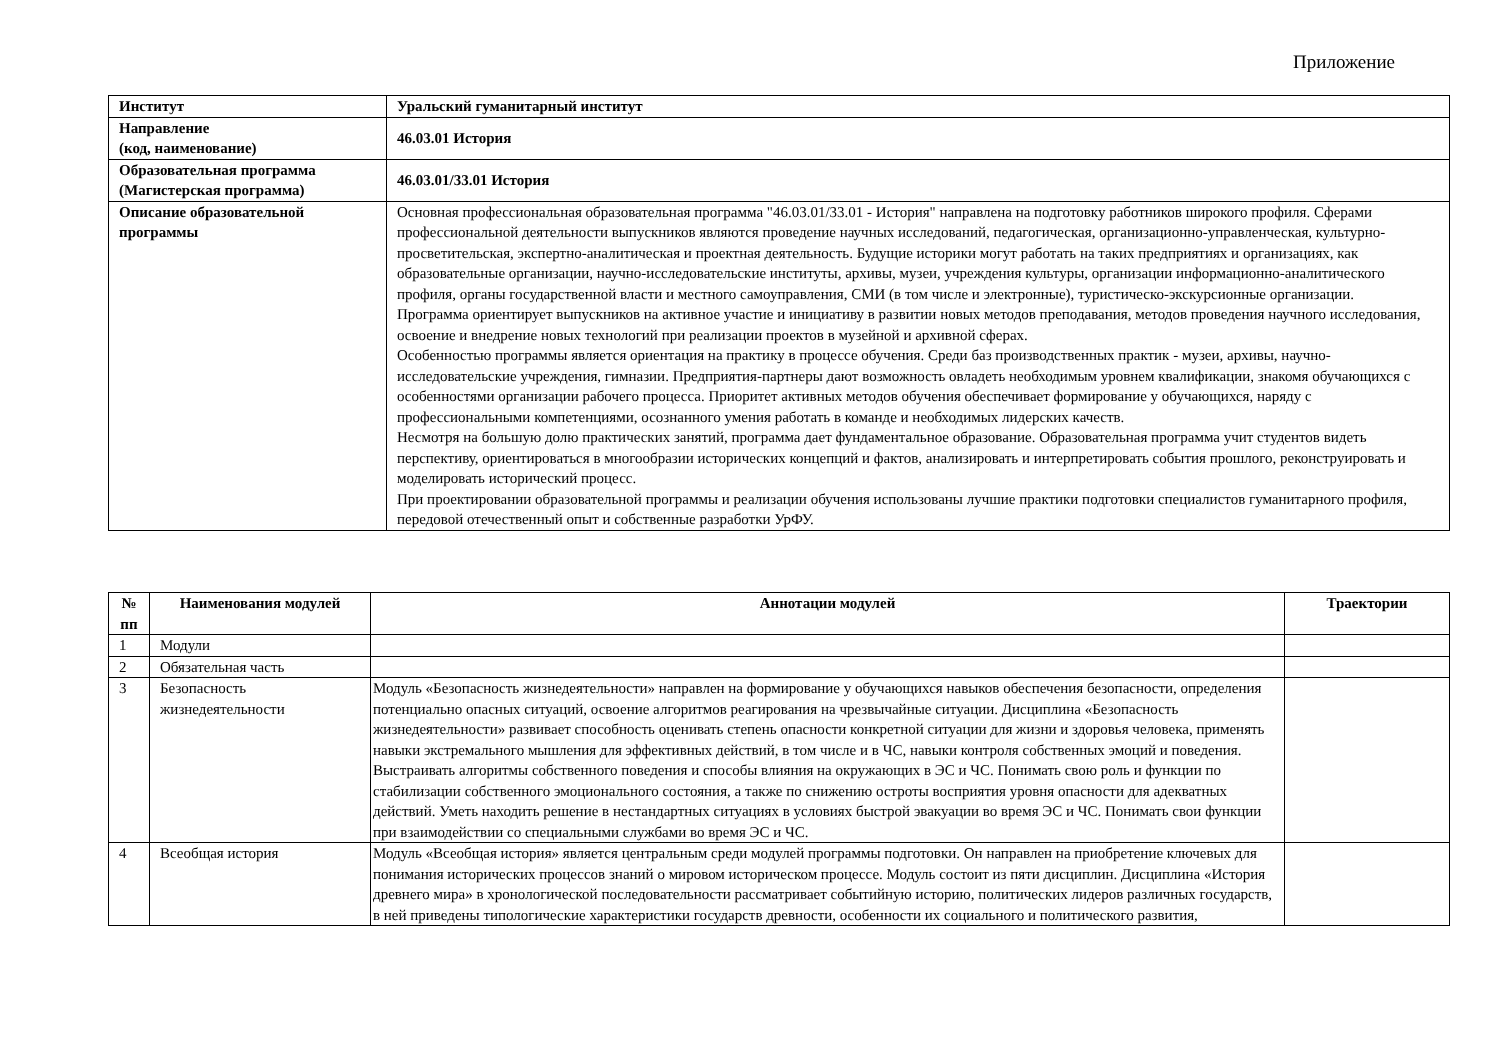Приложение
| Институт | Уральский гуманитарный институт |
| Направление (код, наименование) | 46.03.01 История |
| Образовательная программа (Магистерская программа) | 46.03.01/33.01 История |
| Описание образовательной программы | Основная профессиональная образовательная программа "46.03.01/33.01 - История" направлена на подготовку работников широкого профиля. Сферами профессиональной деятельности выпускников являются проведение научных исследований, педагогическая, организационно-управленческая, культурно-просветительская, экспертно-аналитическая и проектная деятельность. Будущие историки могут работать на таких предприятиях и организациях, как образовательные организации, научно-исследовательские институты, архивы, музеи, учреждения культуры, организации информационно-аналитического профиля, органы государственной власти и местного самоуправления, СМИ (в том числе и электронные), туристическо-экскурсионные организации. Программа ориентирует выпускников на активное участие и инициативу в развитии новых методов преподавания, методов проведения научного исследования, освоение и внедрение новых технологий при реализации проектов в музейной и архивной сферах. Особенностью программы является ориентация на практику в процессе обучения. Среди баз производственных практик - музеи, архивы, научно-исследовательские учреждения, гимназии. Предприятия-партнеры дают возможность овладеть необходимым уровнем квалификации, знакомя обучающихся с особенностями организации рабочего процесса. Приоритет активных методов обучения обеспечивает формирование у обучающихся, наряду с профессиональными компетенциями, осознанного умения работать в команде и необходимых лидерских качеств. Несмотря на большую долю практических занятий, программа дает фундаментальное образование. Образовательная программа учит студентов видеть перспективу, ориентироваться в многообразии исторических концепций и фактов, анализировать и интерпретировать события прошлого, реконструировать и моделировать исторический процесс. При проектировании образовательной программы и реализации обучения использованы лучшие практики подготовки специалистов гуманитарного профиля, передовой отечественный опыт и собственные разработки УрФУ. |
| № пп | Наименования модулей | Аннотации модулей | Траектории |
| --- | --- | --- | --- |
| 1 | Модули | | |
| 2 | Обязательная часть | | |
| 3 | Безопасность жизнедеятельности | Модуль «Безопасность жизнедеятельности» направлен на формирование у обучающихся навыков обеспечения безопасности, определения потенциально опасных ситуаций, освоение алгоритмов реагирования на чрезвычайные ситуации. Дисциплина «Безопасность жизнедеятельности» развивает способность оценивать степень опасности конкретной ситуации для жизни и здоровья человека, применять навыки экстремального мышления для эффективных действий, в том числе и в ЧС, навыки контроля собственных эмоций и поведения. Выстраивать алгоритмы собственного поведения и способы влияния на окружающих в ЭС и ЧС. Понимать свою роль и функции по стабилизации собственного эмоционального состояния, а также по снижению остроты восприятия уровня опасности для адекватных действий. Уметь находить решение в нестандартных ситуациях в условиях быстрой эвакуации во время ЭС и ЧС. Понимать свои функции при взаимодействии со специальными службами во время ЭС и ЧС. | |
| 4 | Всеобщая история | Модуль «Всеобщая история» является центральным среди модулей программы подготовки. Он направлен на приобретение ключевых для понимания исторических процессов знаний о мировом историческом процессе. Модуль состоит из пяти дисциплин. Дисциплина «История древнего мира» в хронологической последовательности рассматривает событийную историю, политических лидеров различных государств, в ней приведены типологические характеристики государств древности, особенности их социального и политического развития, | |